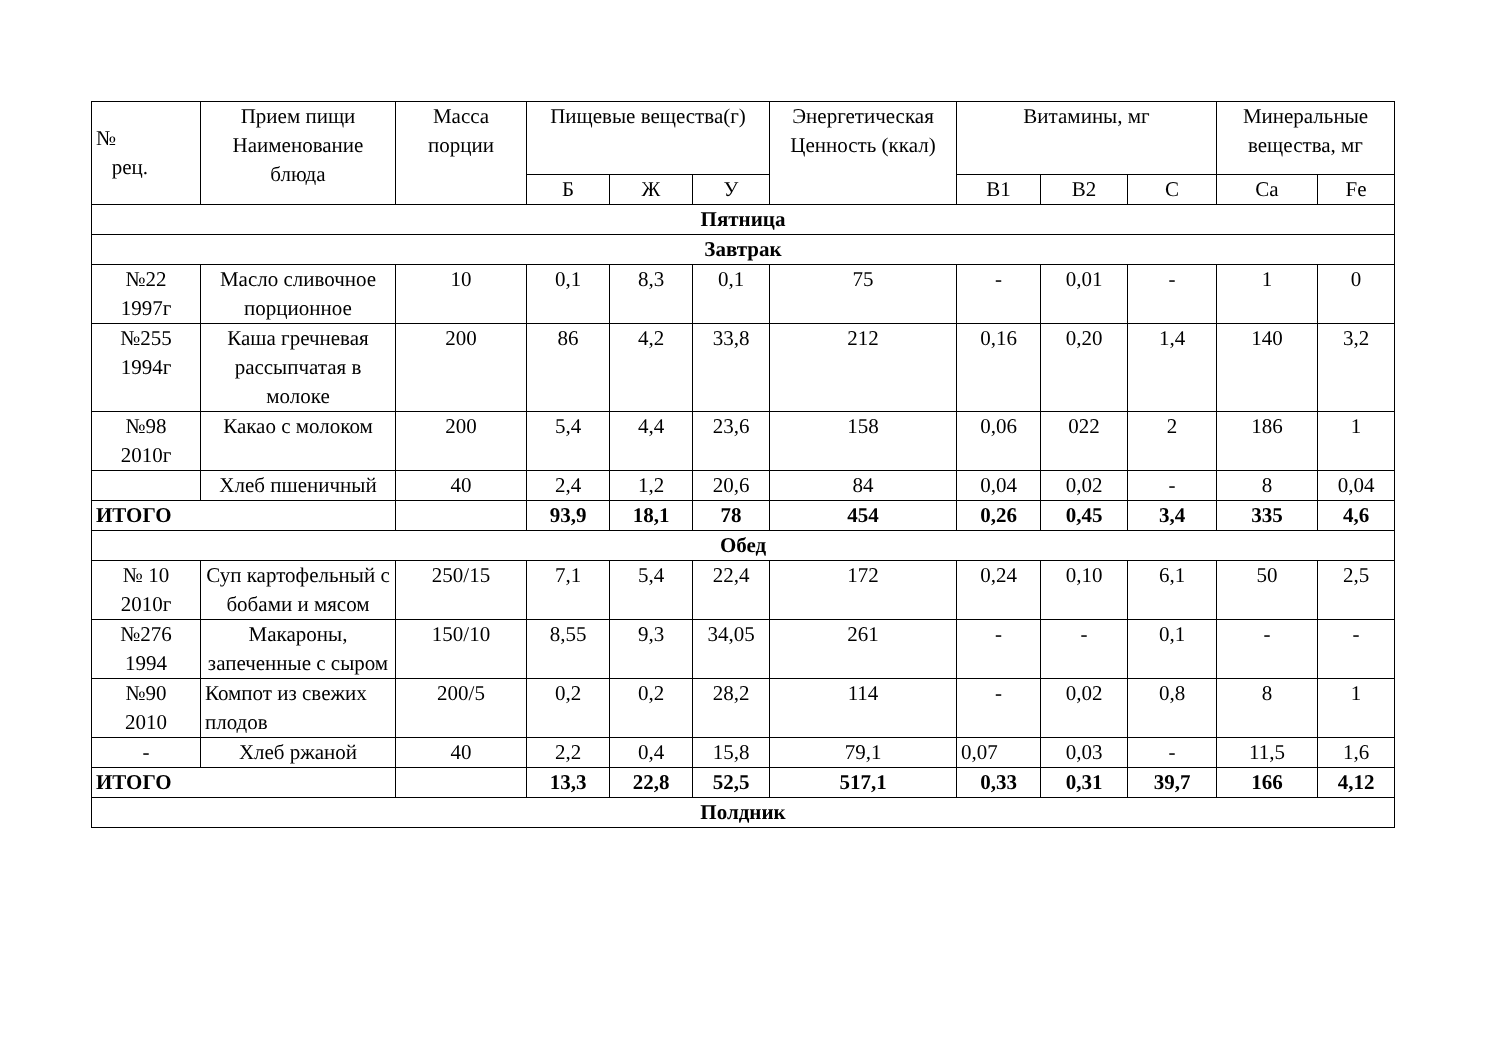| № рец. | Прием пищи Наименование блюда | Масса порции | Пищевые вещества(г) | | | Энергетическая Ценность (ккал) | Витамины, мг | | | Минеральные вещества, мг | |
| --- | --- | --- | --- | --- | --- | --- | --- | --- | --- | --- | --- |
| | | | Б | Ж | У | | В1 | В2 | С | Ca | Fe |
| Пятница | | | | | | | | | | | |
| Завтрак | | | | | | | | | | | |
| №22 1997г | Масло сливочное порционное | 10 | 0,1 | 8,3 | 0,1 | 75 | - | 0,01 | - | 1 | 0 |
| №255 1994г | Каша гречневая рассыпчатая в молоке | 200 | 86 | 4,2 | 33,8 | 212 | 0,16 | 0,20 | 1,4 | 140 | 3,2 |
| №98 2010г | Какао с молоком | 200 | 5,4 | 4,4 | 23,6 | 158 | 0,06 | 022 | 2 | 186 | 1 |
| | Хлеб пшеничный | 40 | 2,4 | 1,2 | 20,6 | 84 | 0,04 | 0,02 | - | 8 | 0,04 |
| ИТОГО | | | 93,9 | 18,1 | 78 | 454 | 0,26 | 0,45 | 3,4 | 335 | 4,6 |
| Обед | | | | | | | | | | | |
| № 10 2010г | Суп картофельный с бобами и мясом | 250/15 | 7,1 | 5,4 | 22,4 | 172 | 0,24 | 0,10 | 6,1 | 50 | 2,5 |
| №276 1994 | Макароны, запеченные с сыром | 150/10 | 8,55 | 9,3 | 34,05 | 261 | - | - | 0,1 | - | - |
| №90 2010 | Компот из свежих плодов | 200/5 | 0,2 | 0,2 | 28,2 | 114 | - | 0,02 | 0,8 | 8 | 1 |
| - | Хлеб ржаной | 40 | 2,2 | 0,4 | 15,8 | 79,1 | 0,07 | 0,03 | - | 11,5 | 1,6 |
| ИТОГО | | | 13,3 | 22,8 | 52,5 | 517,1 | 0,33 | 0,31 | 39,7 | 166 | 4,12 |
| Полдник | | | | | | | | | | | |